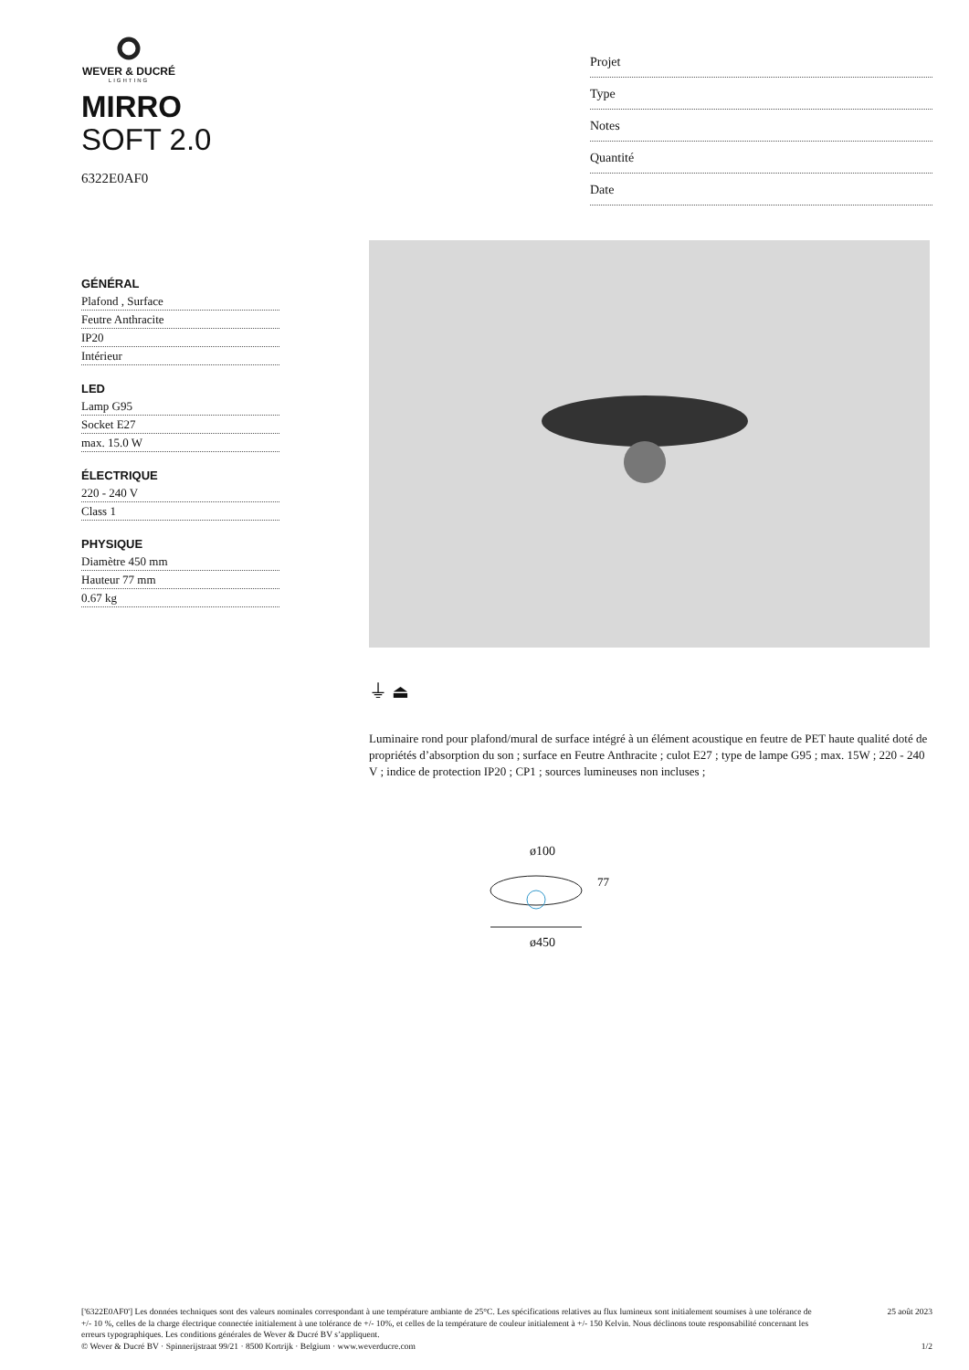WEVER & DUCRÉ
LIGHTING
MIRRO
SOFT 2.0
6322E0AF0
Projet
Type
Notes
Quantité
Date
GÉNÉRAL
Plafond , Surface
Feutre Anthracite
IP20
Intérieur
LED
Lamp G95
Socket E27
max. 15.0 W
ÉLECTRIQUE
220 - 240 V
Class 1
PHYSIQUE
Diamètre 450 mm
Hauteur 77 mm
0.67 kg
⏚ ⏏
Luminaire rond pour plafond/mural de surface intégré à un élément acoustique en feutre de PET haute qualité doté de propriétés d’absorption du son ; surface en Feutre Anthracite ; culot E27 ; type de lampe G95 ; max. 15W ; 220 - 240 V ; indice de protection IP20 ; CP1 ; sources lumineuses non incluses ;
ø100
77
ø450
['6322E0AF0'] Les données techniques sont des valeurs nominales correspondant à une température ambiante de 25°C. Les spécifications relatives au flux lumineux sont initialement soumises à une tolérance de +/- 10 %, celles de la charge électrique connectée initialement à une tolérance de +/- 10%, et celles de la température de couleur initialement à +/- 150 Kelvin. Nous déclinons toute responsabilité concernant les erreurs typographiques. Les conditions générales de Wever & Ducré BV s’appliquent.
© Wever & Ducré BV · Spinnerijstraat 99/21 · 8500 Kortrijk · Belgium · www.weverducre.com
25 août 2023
1/2